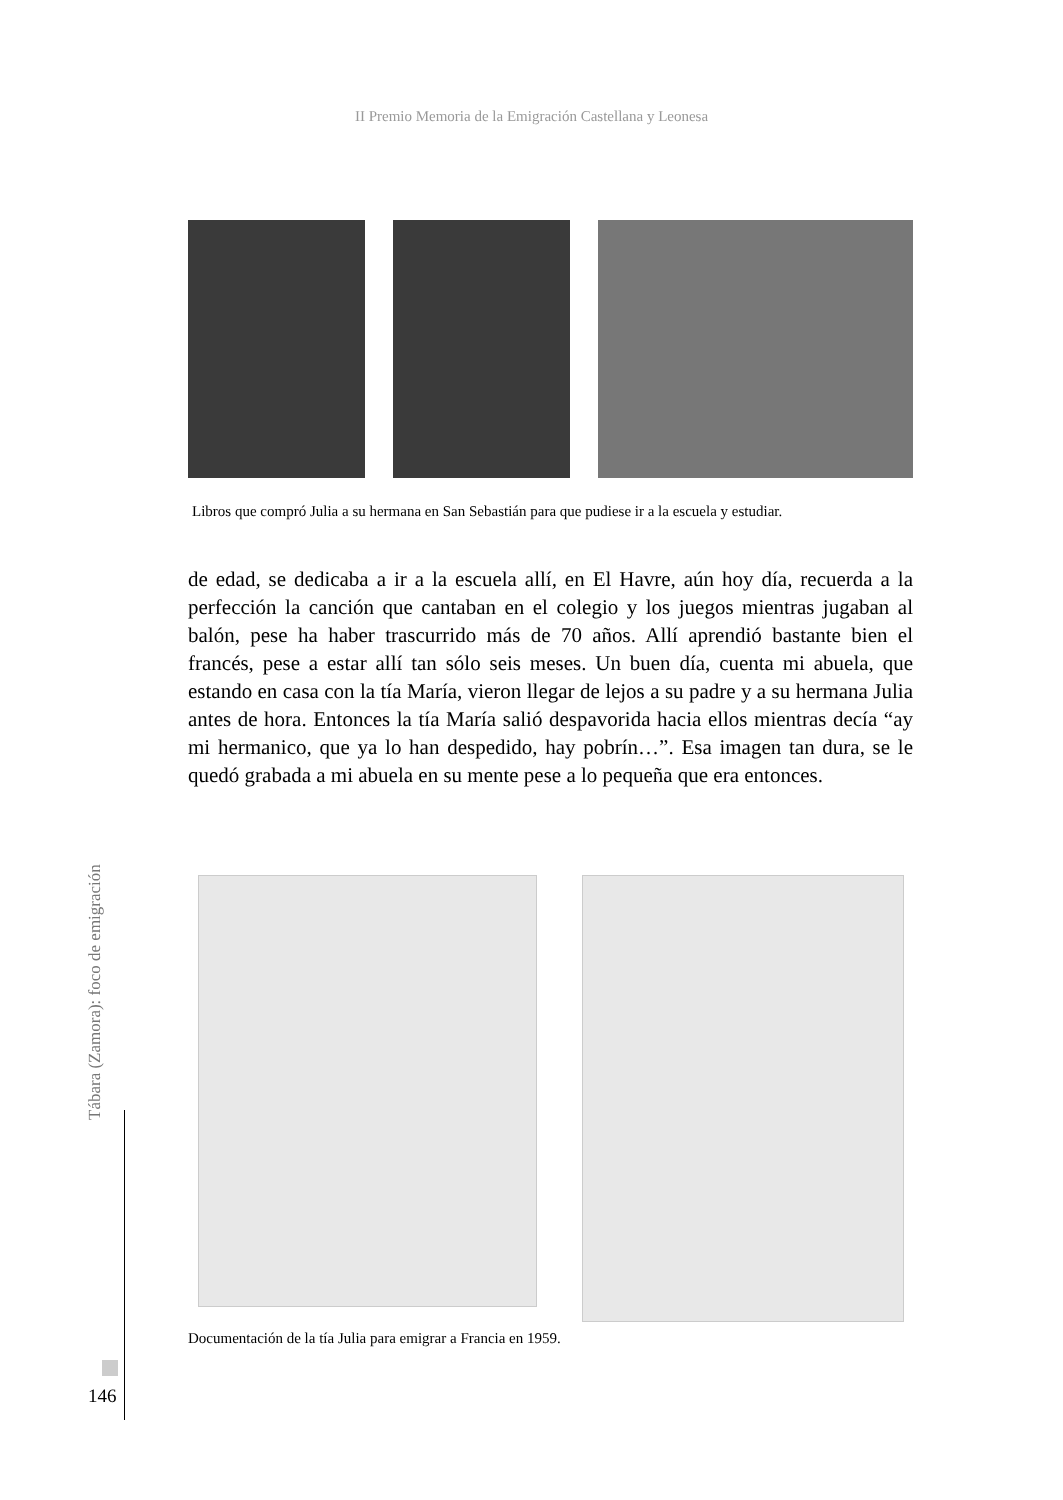II Premio Memoria de la Emigración Castellana y Leonesa
Libros que compró Julia a su hermana en San Sebastián para que pudiese ir a la escuela y estudiar.
de edad, se dedicaba a ir a la escuela allí, en El Havre, aún hoy día, recuerda a la perfección la canción que cantaban en el colegio y los juegos mientras jugaban al balón, pese ha haber trascurrido más de 70 años. Allí aprendió bastante bien el francés, pese a estar allí tan sólo seis meses. Un buen día, cuenta mi abuela, que estando en casa con la tía María, vieron llegar de lejos a su padre y a su hermana Julia antes de hora. Entonces la tía María salió despavorida hacia ellos mientras decía “ay mi hermanico, que ya lo han despedido, hay pobrín…”. Esa imagen tan dura, se le quedó grabada a mi abuela en su mente pese a lo pequeña que era entonces.
Documentación de la tía Julia para emigrar a Francia en 1959.
Tábara (Zamora): foco de emigración
146